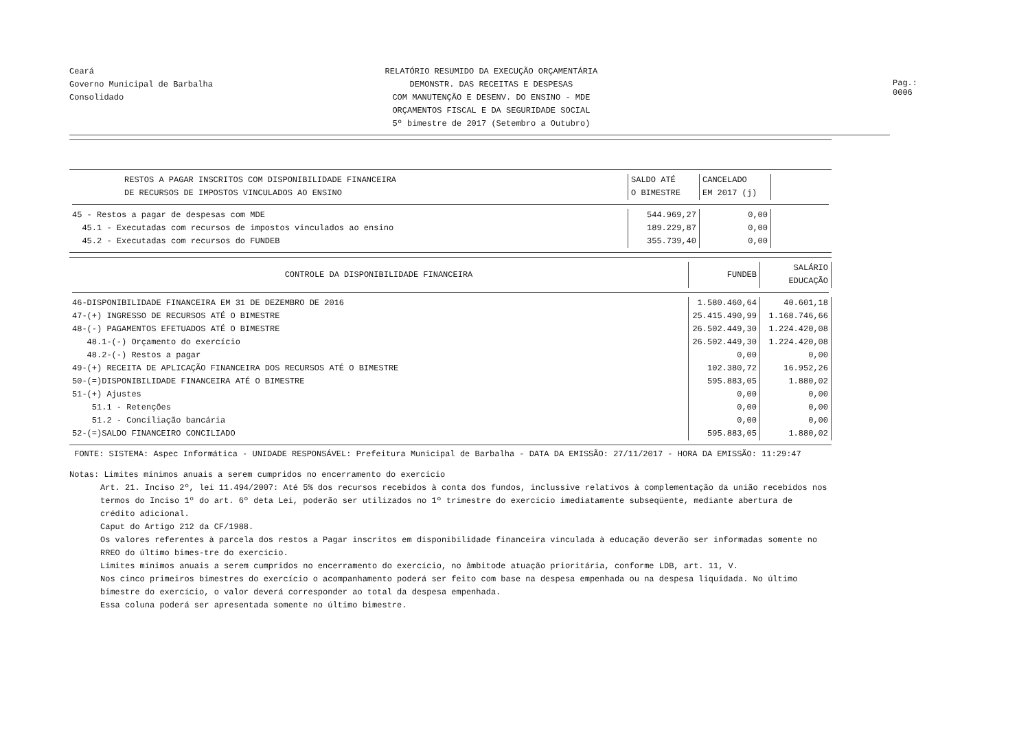Ceará
Governo Municipal de Barbalha
Consolidado
RELATÓRIO RESUMIDO DA EXECUÇÃO ORÇAMENTÁRIA
DEMONSTR. DAS RECEITAS E DESPESAS
COM MANUTENÇÃO E DESENV. DO ENSINO - MDE
ORÇAMENTOS FISCAL E DA SEGURIDADE SOCIAL
5º bimestre de 2017 (Setembro a Outubro)
Pag.: 0006
| RESTOS A PAGAR INSCRITOS COM DISPONIBILIDADE FINANCEIRA DE RECURSOS DE IMPOSTOS VINCULADOS AO ENSINO | SALDO ATÉ O BIMESTRE | CANCELADO EM 2017 (j) | |
| --- | --- | --- | --- |
| 45 - Restos a pagar de despesas com MDE | 544.969,27 | 0,00 | |
| 45.1 - Executadas com recursos de impostos vinculados ao ensino | 189.229,87 | 0,00 | |
| 45.2 - Executadas com recursos do FUNDEB | 355.739,40 | 0,00 | |
| CONTROLE DA DISPONIBILIDADE FINANCEIRA | FUNDEB | SALÁRIO EDUCAÇÃO |
| --- | --- | --- |
| 46-DISPONIBILIDADE FINANCEIRA EM 31 DE DEZEMBRO DE 2016 | 1.580.460,64 | 40.601,18 |
| 47-(+) INGRESSO DE RECURSOS ATÉ O BIMESTRE | 25.415.490,99 | 1.168.746,66 |
| 48-(-) PAGAMENTOS EFETUADOS ATÉ O BIMESTRE | 26.502.449,30 | 1.224.420,08 |
| 48.1-(-) Orçamento do exercício | 26.502.449,30 | 1.224.420,08 |
| 48.2-(-) Restos a pagar | 0,00 | 0,00 |
| 49-(+) RECEITA DE APLICAÇÃO FINANCEIRA DOS RECURSOS ATÉ O BIMESTRE | 102.380,72 | 16.952,26 |
| 50-(=)DISPONIBILIDADE FINANCEIRA ATÉ O BIMESTRE | 595.883,05 | 1.880,02 |
| 51-(+) Ajustes | 0,00 | 0,00 |
| 51.1 - Retenções | 0,00 | 0,00 |
| 51.2 - Conciliação bancária | 0,00 | 0,00 |
| 52-(=)SALDO FINANCEIRO CONCILIADO | 595.883,05 | 1.880,02 |
FONTE: SISTEMA: Aspec Informática - UNIDADE RESPONSÁVEL: Prefeitura Municipal de Barbalha - DATA DA EMISSÃO: 27/11/2017 - HORA DA EMISSÃO: 11:29:47
Notas: Limites mínimos anuais a serem cumpridos no encerramento do exercício
Art. 21. Inciso 2º, lei 11.494/2007: Até 5% dos recursos recebidos à conta dos fundos, inclussive relativos à complementação da união recebidos nos termos do Inciso 1º do art. 6º deta Lei, poderão ser utilizados no 1º trimestre do exercício imediatamente subseqüente, mediante abertura de crédito adicional.
Caput do Artigo 212 da CF/1988.
Os valores referentes à parcela dos restos a Pagar inscritos em disponibilidade financeira vinculada à educação deverão ser informadas somente no RREO do último bimes-tre do exercício.
Limites mínimos anuais a serem cumpridos no encerramento do exercício, no âmbitode atuação prioritária, conforme LDB, art. 11, V.
Nos cinco primeiros bimestres do exercício o acompanhamento poderá ser feito com base na despesa empenhada ou na despesa liquidada. No último bimestre do exercício, o valor deverá corresponder ao total da despesa empenhada.
Essa coluna poderá ser apresentada somente no último bimestre.